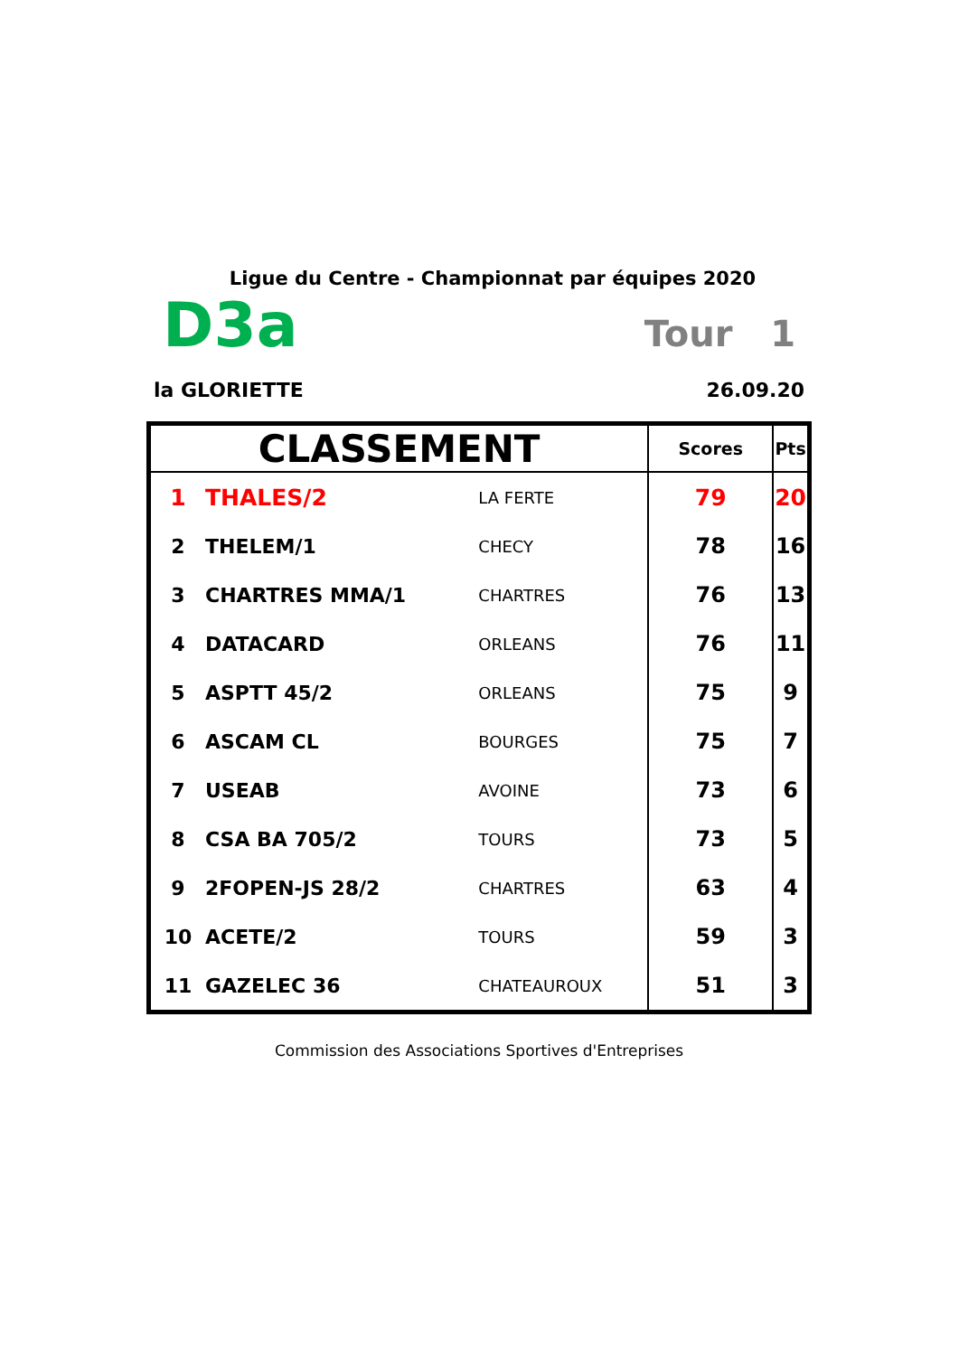Ligue du Centre - Championnat par équipes 2020
D3a Tour 1
la GLORIETTE 26.09.20
| CLASSEMENT | | | Scores | Pts |
| --- | --- | --- | --- | --- |
| 1 | THALES/2 | LA FERTE | 79 | 20 |
| 2 | THELEM/1 | CHECY | 78 | 16 |
| 3 | CHARTRES MMA/1 | CHARTRES | 76 | 13 |
| 4 | DATACARD | ORLEANS | 76 | 11 |
| 5 | ASPTT 45/2 | ORLEANS | 75 | 9 |
| 6 | ASCAM CL | BOURGES | 75 | 7 |
| 7 | USEAB | AVOINE | 73 | 6 |
| 8 | CSA BA 705/2 | TOURS | 73 | 5 |
| 9 | 2FOPEN-JS 28/2 | CHARTRES | 63 | 4 |
| 10 | ACETE/2 | TOURS | 59 | 3 |
| 11 | GAZELEC 36 | CHATEAUROUX | 51 | 3 |
Commission des Associations Sportives d'Entreprises